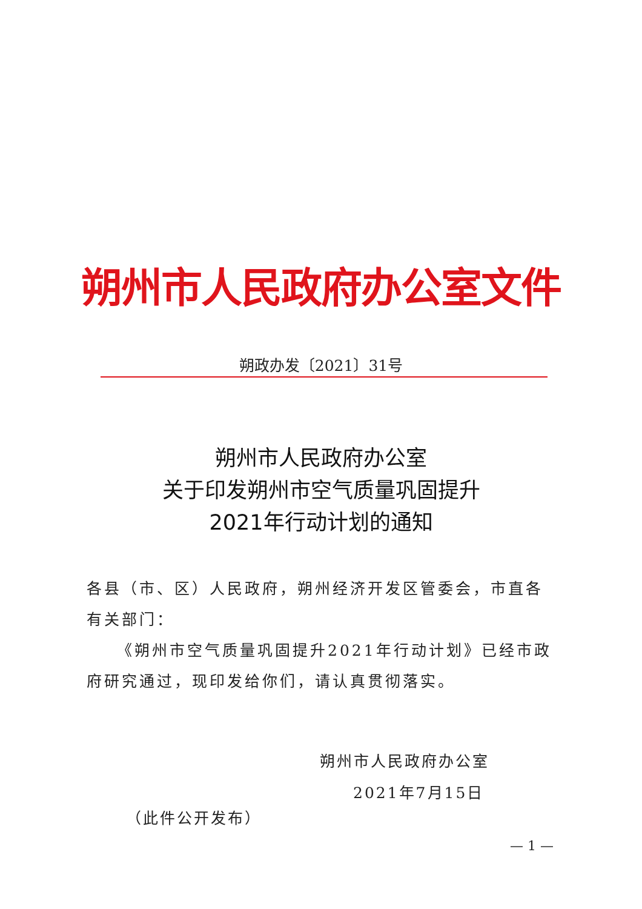朔州市人民政府办公室文件
朔政办发〔2021〕31号
朔州市人民政府办公室
关于印发朔州市空气质量巩固提升
2021年行动计划的通知
各县（市、区）人民政府，朔州经济开发区管委会，市直各有关部门：
《朔州市空气质量巩固提升2021年行动计划》已经市政府研究通过，现印发给你们，请认真贯彻落实。
朔州市人民政府办公室
2021年7月15日
（此件公开发布）
— 1 —